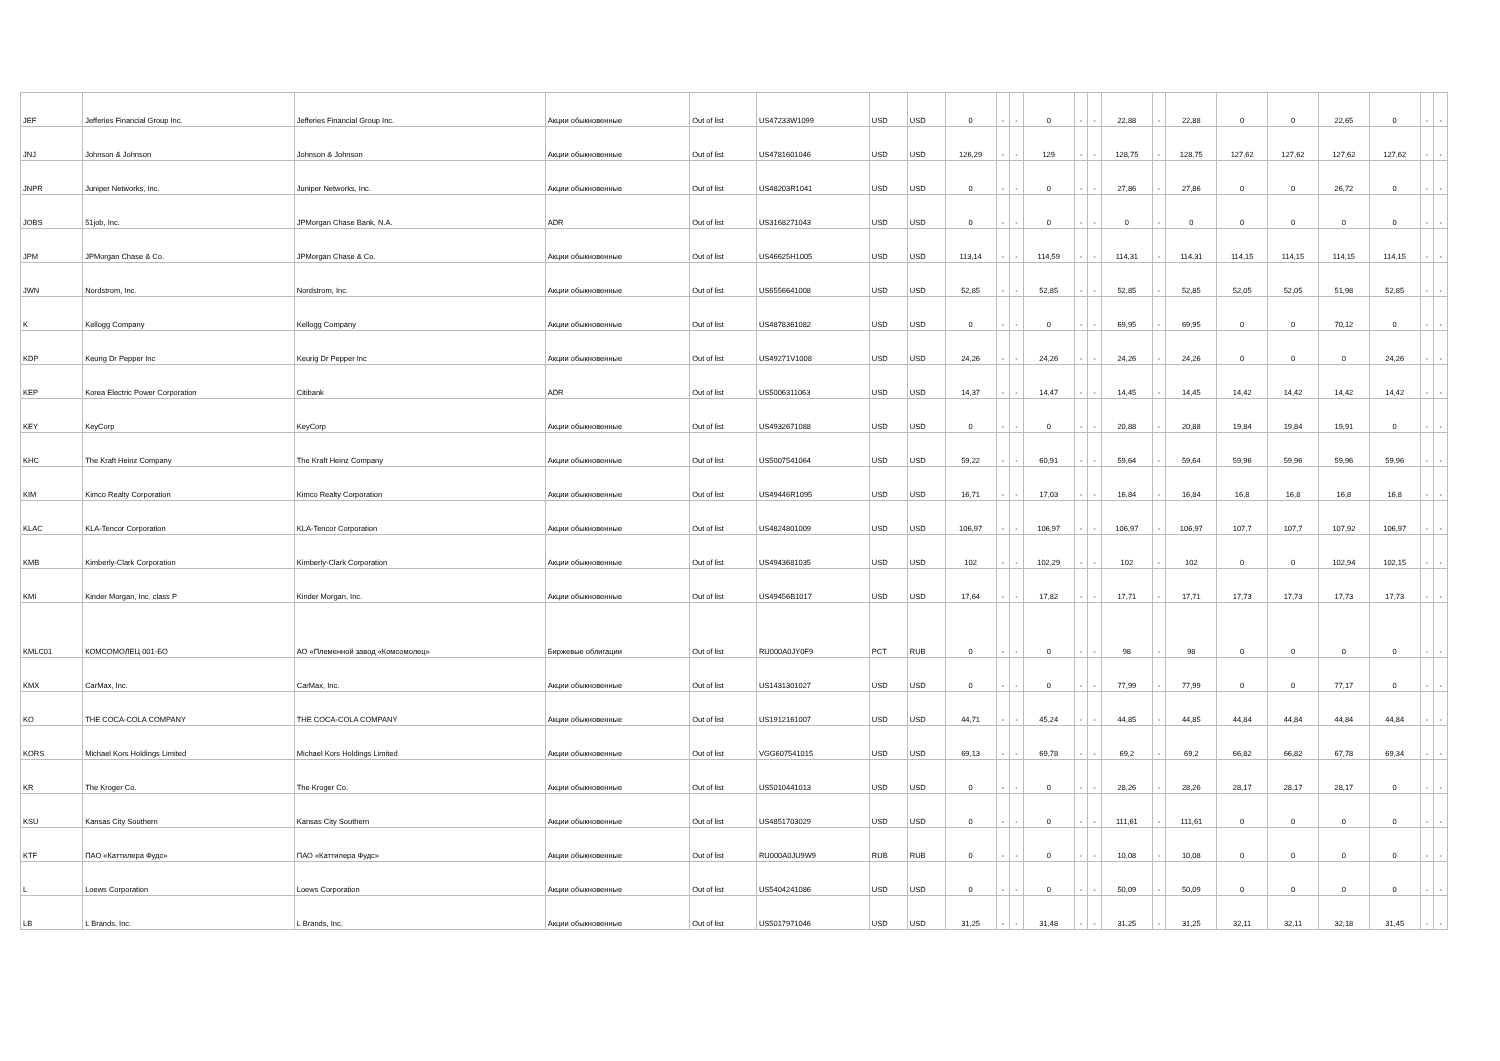| JEF | Jefferies Financial Group Inc. | Jefferies Financial Group Inc. | Акции обыкновенные | Out of list | US47233W1099 | USD | USD | 0 | - | - | 0 | - | - | 22,88 | - | 22,88 | 0 | 0 | 22,65 | 0 | - | - |
| JNJ | Johnson & Johnson | Johnson & Johnson | Акции обыкновенные | Out of list | US4781601046 | USD | USD | 126,29 | - | - | 129 | - | - | 128,75 | - | 128,75 | 127,62 | 127,62 | 127,62 | 127,62 | - | - |
| JNPR | Juniper Networks, Inc. | Juniper Networks, Inc. | Акции обыкновенные | Out of list | US48203R1041 | USD | USD | 0 | - | - | 0 | - | - | 27,86 | - | 27,86 | 0 | 0 | 26,72 | 0 | - | - |
| JOBS | 51job, Inc. | JPMorgan Chase Bank, N.A. | ADR | Out of list | US3168271043 | USD | USD | 0 | - | - | 0 | - | - | 0 | - | 0 | 0 | 0 | 0 | 0 | - | - |
| JPM | JPMorgan Chase & Co. | JPMorgan Chase & Co. | Акции обыкновенные | Out of list | US46625H1005 | USD | USD | 113,14 | - | - | 114,59 | - | - | 114,31 | - | 114,31 | 114,15 | 114,15 | 114,15 | 114,15 | - | - |
| JWN | Nordstrom, Inc. | Nordstrom, Inc. | Акции обыкновенные | Out of list | US6556641008 | USD | USD | 52,85 | - | - | 52,85 | - | - | 52,85 | - | 52,85 | 52,05 | 52,05 | 51,98 | 52,85 | - | - |
| K | Kellogg Company | Kellogg Company | Акции обыкновенные | Out of list | US4878361082 | USD | USD | 0 | - | - | 0 | - | - | 69,95 | - | 69,95 | 0 | 0 | 70,12 | 0 | - | - |
| KDP | Keurig Dr Pepper Inc | Keurig Dr Pepper Inc | Акции обыкновенные | Out of list | US49271V1008 | USD | USD | 24,26 | - | - | 24,26 | - | - | 24,26 | - | 24,26 | 0 | 0 | 0 | 24,26 | - | - |
| KEP | Korea Electric Power Corporation | Citibank | ADR | Out of list | US5006311063 | USD | USD | 14,37 | - | - | 14,47 | - | - | 14,45 | - | 14,45 | 14,42 | 14,42 | 14,42 | 14,42 | - | - |
| KEY | KeyCorp | KeyCorp | Акции обыкновенные | Out of list | US4932671088 | USD | USD | 0 | - | - | 0 | - | - | 20,88 | - | 20,88 | 19,84 | 19,84 | 19,91 | 0 | - | - |
| KHC | The Kraft Heinz Company | The Kraft Heinz Company | Акции обыкновенные | Out of list | US5007541064 | USD | USD | 59,22 | - | - | 60,91 | - | - | 59,64 | - | 59,64 | 59,96 | 59,96 | 59,96 | 59,96 | - | - |
| KIM | Kimco Realty Corporation | Kimco Realty Corporation | Акции обыкновенные | Out of list | US49446R1095 | USD | USD | 16,71 | - | - | 17,03 | - | - | 16,84 | - | 16,84 | 16,8 | 16,8 | 16,8 | 16,8 | - | - |
| KLAC | KLA-Tencor Corporation | KLA-Tencor Corporation | Акции обыкновенные | Out of list | US4824801009 | USD | USD | 106,97 | - | - | 106,97 | - | - | 106,97 | - | 106,97 | 107,7 | 107,7 | 107,92 | 106,97 | - | - |
| KMB | Kimberly-Clark Corporation | Kimberly-Clark Corporation | Акции обыкновенные | Out of list | US4943681035 | USD | USD | 102 | - | - | 102,29 | - | - | 102 | - | 102 | 0 | 0 | 102,94 | 102,15 | - | - |
| KMI | Kinder Morgan, Inc. class P | Kinder Morgan, Inc. | Акции обыкновенные | Out of list | US49456B1017 | USD | USD | 17,64 | - | - | 17,82 | - | - | 17,71 | - | 17,71 | 17,73 | 17,73 | 17,73 | 17,73 | - | - |
| KMLC01 | КОМСОМОЛЕЦ 001-БО | АО «Племенной завод «Комсомолец» | Биржевые облигации | Out of list | RU000A0JY0F9 | PCT | RUB | 0 | - | - | 0 | - | - | 98 | - | 98 | 0 | 0 | 0 | 0 | - | - |
| KMX | CarMax, Inc. | CarMax, Inc. | Акции обыкновенные | Out of list | US1431301027 | USD | USD | 0 | - | - | 0 | - | - | 77,99 | - | 77,99 | 0 | 0 | 77,17 | 0 | - | - |
| KO | THE COCA-COLA COMPANY | THE COCA-COLA COMPANY | Акции обыкновенные | Out of list | US1912161007 | USD | USD | 44,71 | - | - | 45,24 | - | - | 44,85 | - | 44,85 | 44,84 | 44,84 | 44,84 | 44,84 | - | - |
| KORS | Michael Kors Holdings Limited | Michael Kors Holdings Limited | Акции обыкновенные | Out of list | VGG607541015 | USD | USD | 69,13 | - | - | 69,78 | - | - | 69,2 | - | 69,2 | 66,82 | 66,82 | 67,78 | 69,34 | - | - |
| KR | The Kroger Co. | The Kroger Co. | Акции обыкновенные | Out of list | US5010441013 | USD | USD | 0 | - | - | 0 | - | - | 28,26 | - | 28,26 | 28,17 | 28,17 | 28,17 | 0 | - | - |
| KSU | Kansas City Southern | Kansas City Southern | Акции обыкновенные | Out of list | US4851703029 | USD | USD | 0 | - | - | 0 | - | - | 111,61 | - | 111,61 | 0 | 0 | 0 | 0 | - | - |
| KTF | ПАО «Каттилера Фудс» | ПАО «Каттилера Фудс» | Акции обыкновенные | Out of list | RU000A0JU9W9 | RUB | RUB | 0 | - | - | 0 | - | - | 10,08 | - | 10,08 | 0 | 0 | 0 | 0 | - | - |
| L | Loews Corporation | Loews Corporation | Акции обыкновенные | Out of list | US5404241086 | USD | USD | 0 | - | - | 0 | - | - | 50,09 | - | 50,09 | 0 | 0 | 0 | 0 | - | - |
| LB | L Brands, Inc. | L Brands, Inc. | Акции обыкновенные | Out of list | US5017971046 | USD | USD | 31,25 | - | - | 31,48 | - | - | 31,25 | - | 31,25 | 32,11 | 32,11 | 32,18 | 31,45 | - | - |